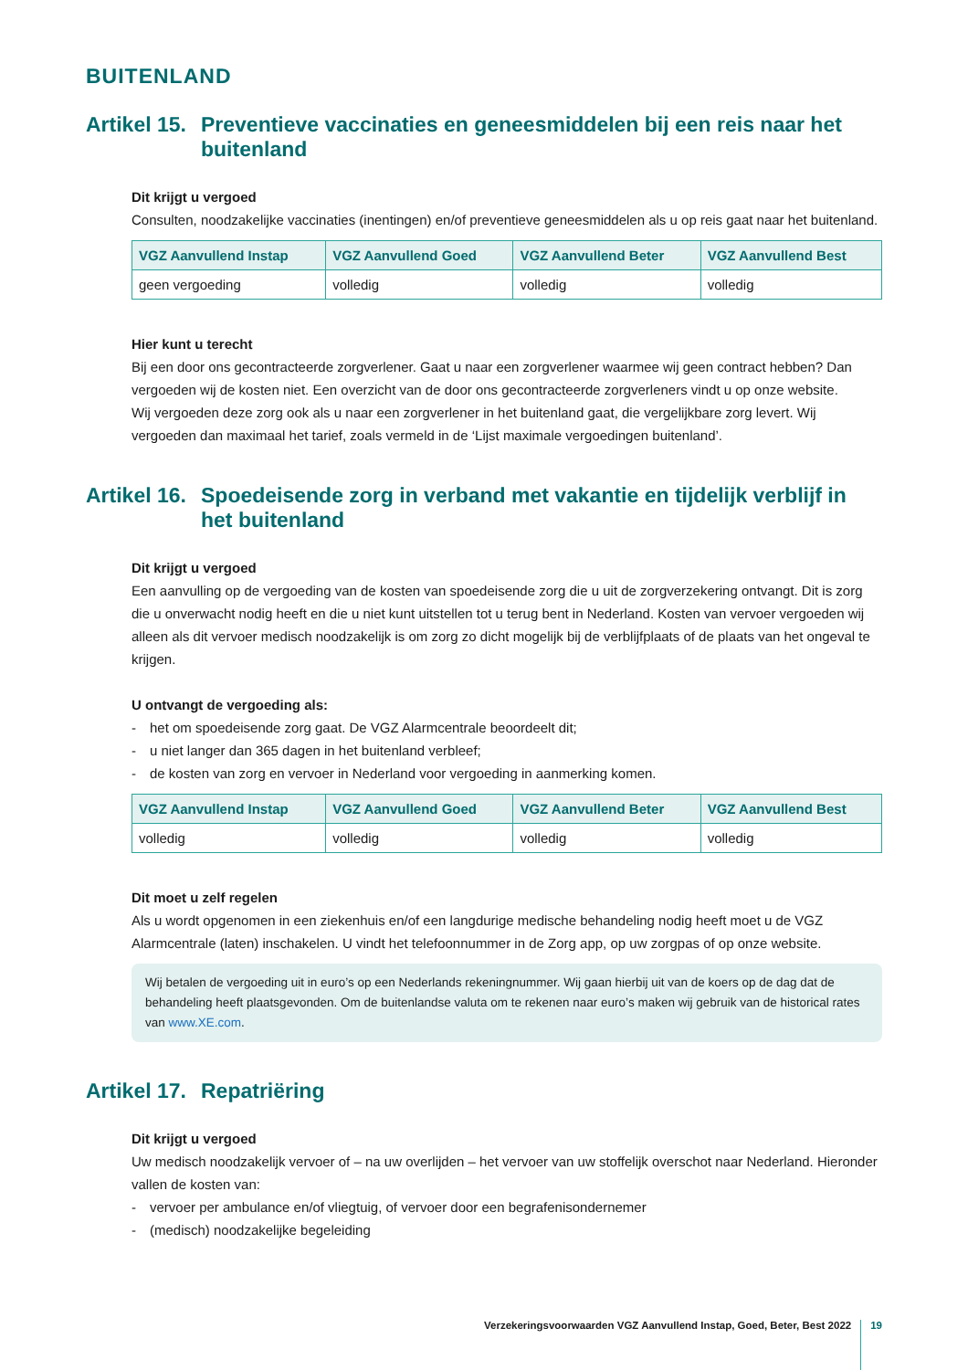BUITENLAND
Artikel 15. Preventieve vaccinaties en geneesmiddelen bij een reis naar het buitenland
Dit krijgt u vergoed
Consulten, noodzakelijke vaccinaties (inentingen) en/of preventieve geneesmiddelen als u op reis gaat naar het buitenland.
| VGZ Aanvullend Instap | VGZ Aanvullend Goed | VGZ Aanvullend Beter | VGZ Aanvullend Best |
| --- | --- | --- | --- |
| geen vergoeding | volledig | volledig | volledig |
Hier kunt u terecht
Bij een door ons gecontracteerde zorgverlener. Gaat u naar een zorgverlener waarmee wij geen contract hebben? Dan vergoeden wij de kosten niet. Een overzicht van de door ons gecontracteerde zorgverleners vindt u op onze website.
Wij vergoeden deze zorg ook als u naar een zorgverlener in het buitenland gaat, die vergelijkbare zorg levert. Wij vergoeden dan maximaal het tarief, zoals vermeld in de ‘Lijst maximale vergoedingen buitenland’.
Artikel 16. Spoedeisende zorg in verband met vakantie en tijdelijk verblijf in het buitenland
Dit krijgt u vergoed
Een aanvulling op de vergoeding van de kosten van spoedeisende zorg die u uit de zorgverzekering ontvangt. Dit is zorg die u onverwacht nodig heeft en die u niet kunt uitstellen tot u terug bent in Nederland. Kosten van vervoer vergoeden wij alleen als dit vervoer medisch noodzakelijk is om zorg zo dicht mogelijk bij de verblijfplaats of de plaats van het ongeval te krijgen.
U ontvangt de vergoeding als:
- het om spoedeisende zorg gaat. De VGZ Alarmcentrale beoordeelt dit;
- u niet langer dan 365 dagen in het buitenland verbleef;
- de kosten van zorg en vervoer in Nederland voor vergoeding in aanmerking komen.
| VGZ Aanvullend Instap | VGZ Aanvullend Goed | VGZ Aanvullend Beter | VGZ Aanvullend Best |
| --- | --- | --- | --- |
| volledig | volledig | volledig | volledig |
Dit moet u zelf regelen
Als u wordt opgenomen in een ziekenhuis en/of een langdurige medische behandeling nodig heeft moet u de VGZ Alarmcentrale (laten) inschakelen. U vindt het telefoonnummer in de Zorg app, op uw zorgpas of op onze website.
Wij betalen de vergoeding uit in euro’s op een Nederlands rekeningnummer. Wij gaan hierbij uit van de koers op de dag dat de behandeling heeft plaatsgevonden. Om de buitenlandse valuta om te rekenen naar euro’s maken wij gebruik van de historical rates van www.XE.com.
Artikel 17. Repatriëring
Dit krijgt u vergoed
Uw medisch noodzakelijk vervoer of – na uw overlijden – het vervoer van uw stoffelijk overschot naar Nederland. Hieronder vallen de kosten van:
- vervoer per ambulance en/of vliegtuig, of vervoer door een begrafenisondernemer
- (medisch) noodzakelijke begeleiding
Verzekeringsvoorwaarden VGZ Aanvullend Instap, Goed, Beter, Best 2022 19